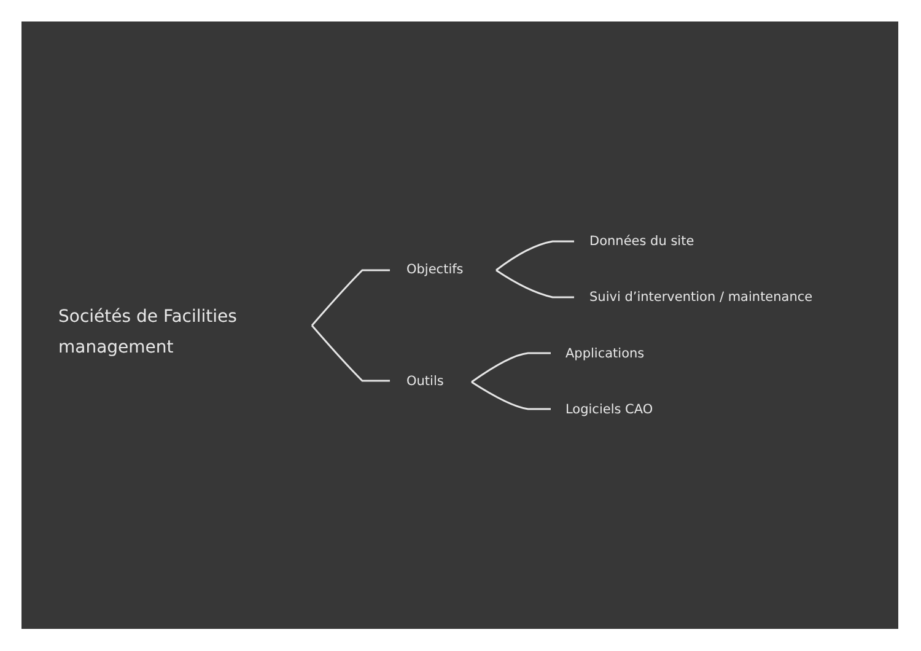Sociétés de Facilities
management
Objectifs
Outils
Données du site
Suivi d’intervention / maintenance
Applications
Logiciels CAO